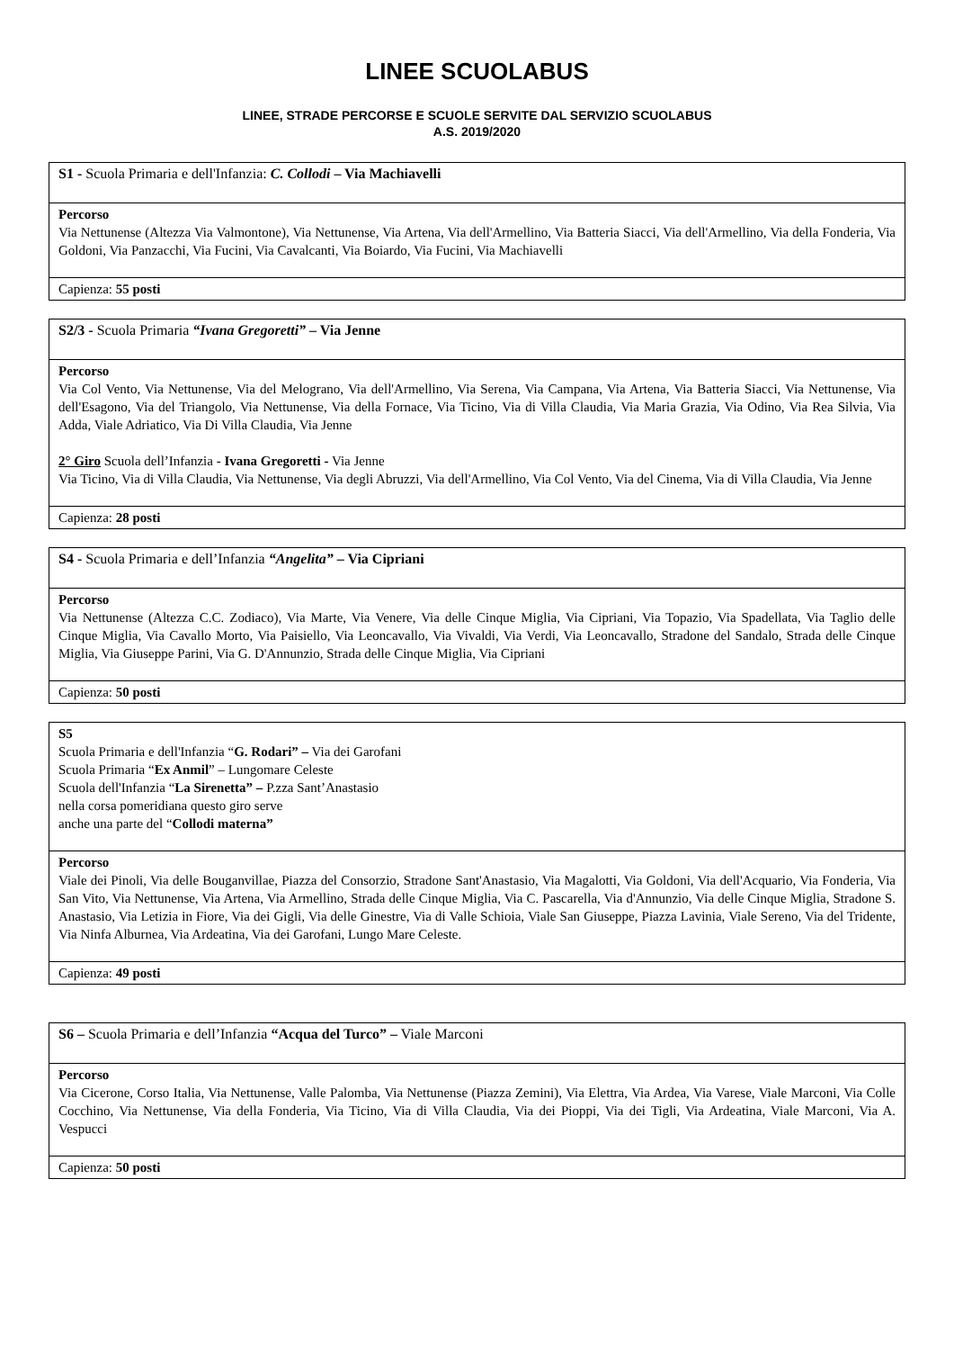LINEE SCUOLABUS
LINEE, STRADE PERCORSE E SCUOLE SERVITE DAL SERVIZIO SCUOLABUS
A.S. 2019/2020
| S1 - Scuola Primaria e dell'Infanzia: C. Collodi – Via Machiavelli |
| Percorso Via Nettunense (Altezza Via Valmontone), Via Nettunense, Via Artena, Via dell'Armellino, Via Batteria Siacci, Via dell'Armellino, Via della Fonderia, Via Goldoni, Via Panzacchi, Via Fucini, Via Cavalcanti, Via Boiardo, Via Fucini, Via Machiavelli |
| Capienza: 55 posti |
| S2/3 - Scuola Primaria “Ivana Gregoretti” – Via Jenne |
| Percorso Via Col Vento, Via Nettunense, Via del Melograno, Via dell'Armellino, Via Serena, Via Campana, Via Artena, Via Batteria Siacci, Via Nettunense, Via dell'Esagono, Via del Triangolo, Via Nettunense, Via della Fornace, Via Ticino, Via di Villa Claudia, Via Maria Grazia, Via Odino, Via Rea Silvia, Via Adda, Viale Adriatico, Via Di Villa Claudia, Via Jenne 2° Giro Scuola dell’Infanzia - Ivana Gregoretti - Via Jenne Via Ticino, Via di Villa Claudia, Via Nettunense, Via degli Abruzzi, Via dell'Armellino, Via Col Vento, Via del Cinema, Via di Villa Claudia, Via Jenne |
| Capienza: 28 posti |
| S4 - Scuola Primaria e dell’Infanzia “Angelita” – Via Cipriani |
| Percorso Via Nettunense (Altezza C.C. Zodiaco), Via Marte, Via Venere, Via delle Cinque Miglia, Via Cipriani, Via Topazio, Via Spadellata, Via Taglio delle Cinque Miglia, Via Cavallo Morto, Via Paisiello, Via Leoncavallo, Via Vivaldi, Via Verdi, Via Leoncavallo, Stradone del Sandalo, Strada delle Cinque Miglia, Via Giuseppe Parini, Via G. D'Annunzio, Strada delle Cinque Miglia, Via Cipriani |
| Capienza: 50 posti |
| S5 Scuola Primaria e dell'Infanzia “ G. Rodari” – Via dei Garofani Scuola Primaria “ Ex Anmil ” – Lungomare Celeste Scuola dell'Infanzia “ La Sirenetta” – P.zza Sant’Anastasio nella corsa pomeridiana questo giro serve anche una parte del “ Collodi materna” |
| Percorso Viale dei Pinoli, Via delle Bouganvillae, Piazza del Consorzio, Stradone Sant'Anastasio, Via Magalotti, Via Goldoni, Via dell'Acquario, Via Fonderia, Via San Vito, Via Nettunense, Via Artena, Via Armellino, Strada delle Cinque Miglia, Via C. Pascarella, Via d'Annunzio, Via delle Cinque Miglia, Stradone S. Anastasio, Via Letizia in Fiore, Via dei Gigli, Via delle Ginestre, Via di Valle Schioia, Viale San Giuseppe, Piazza Lavinia, Viale Sereno, Via del Tridente, Via Ninfa Alburnea, Via Ardeatina, Via dei Garofani, Lungo Mare Celeste. |
| Capienza: 49 posti |
| S6 – Scuola Primaria e dell’Infanzia “Acqua del Turco” – Viale Marconi |
| Percorso Via Cicerone, Corso Italia, Via Nettunense, Valle Palomba, Via Nettunense (Piazza Zemini), Via Elettra, Via Ardea, Via Varese, Viale Marconi, Via Colle Cocchino, Via Nettunense, Via della Fonderia, Via Ticino, Via di Villa Claudia, Via dei Pioppi, Via dei Tigli, Via Ardeatina, Viale Marconi, Via A. Vespucci |
| Capienza: 50 posti |